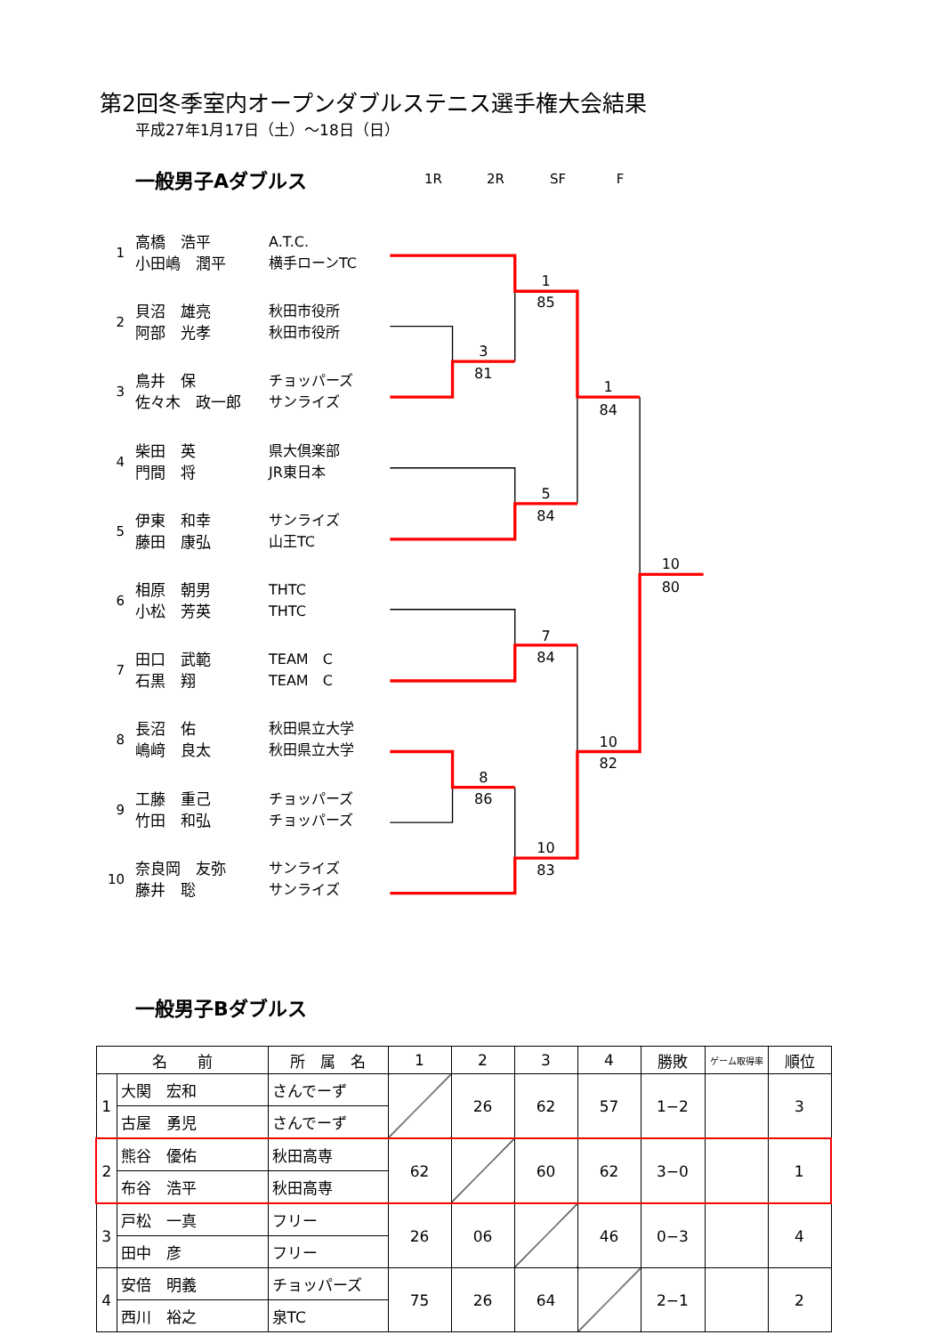第2回冬季室内オープンダブルステニス選手権大会結果
平成27年1月17日（土）～18日（日）
一般男子Aダブルス
1R 2R SF F
1
高橋　浩平
小田嶋　潤平
A.T.C.
横手ローンTC
2
貝沼　雄亮
阿部　光孝
秋田市役所
秋田市役所
3
鳥井　保
佐々木　政一郎
チョッパーズ
サンライズ
4
柴田　英
門間　将
県大倶楽部
JR東日本
5
伊東　和幸
藤田　康弘
サンライズ
山王TC
6
相原　朝男
小松　芳英
THTC
THTC
7
田口　武範
石黒　翔
TEAM　C
TEAM　C
8
長沼　佑
嶋﨑　良太
秋田県立大学
秋田県立大学
9
工藤　重己
竹田　和弘
チョッパーズ
チョッパーズ
10
奈良岡　友弥
藤井　聡
サンライズ
サンライズ
1
85
3
81
1
84
5
84
10
80
7
84
10
82
8
86
10
83
一般男子Bダブルス
| 名 前 | | 所 属 名 | 1 | 2 | 3 | 4 | 勝敗 | ゲーム取得率 | 順位 |
| --- | --- | --- | --- | --- | --- | --- | --- | --- | --- |
| 1 | 大関 宏和 | さんでーず | | 26 | 62 | 57 | 1−2 | | 3 |
| | 古屋 勇児 | さんでーず | | | | | | | |
| 2 | 熊谷 優佑 | 秋田高専 | 62 | | 60 | 62 | 3−0 | | 1 |
| | 布谷 浩平 | 秋田高専 | | | | | | | |
| 3 | 戸松 一真 | フリー | 26 | 06 | | 46 | 0−3 | | 4 |
| | 田中 彦 | フリー | | | | | | | |
| 4 | 安倍 明義 | チョッパーズ | 75 | 26 | 64 | | 2−1 | | 2 |
| | 西川 裕之 | 泉TC | | | | | | | |